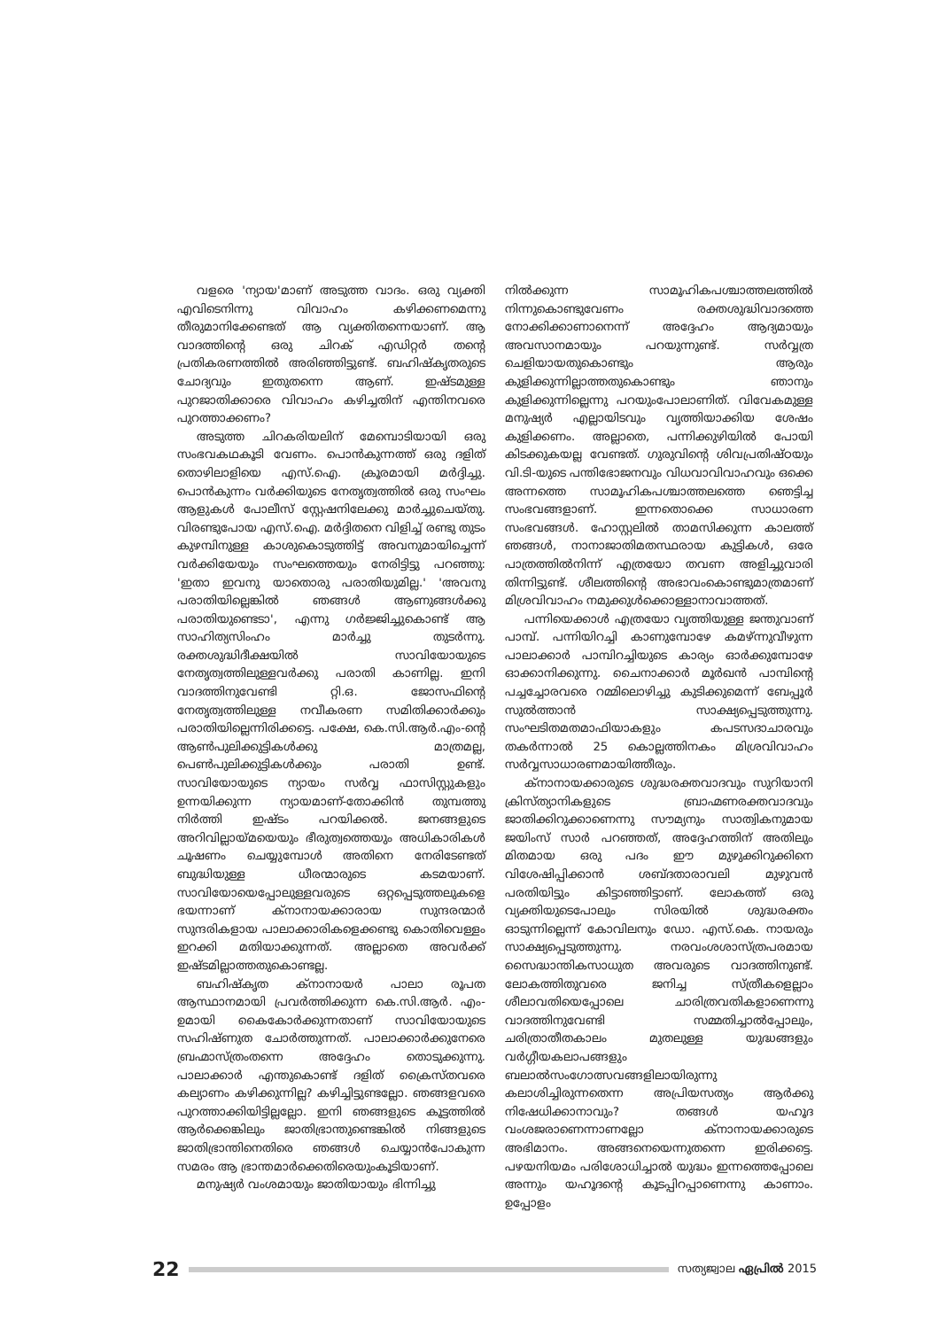വളരെ 'ന്യായ'മാണ് അടുത്ത വാദം. ഒരു വ്യക്തി എവിടെനിന്നു വിവാഹം കഴിക്കണമെന്നു തീരുമാനിക്കേണ്ടത് ആ വ്യക്തിതന്നെയാണ്. ആ വാദത്തിന്റെ ഒരു ചിറക് എഡിറ്റർ തന്റെ പ്രതികരണത്തിൽ അരിഞ്ഞിട്ടുണ്ട്. ബഹിഷ്കൃതരുടെ ചോദ്യവും ഇതുതന്നെ ആണ്. ഇഷ്ടമുള്ള പുറജാതിക്കാരെ വിവാഹം കഴിച്ചതിന് എന്തിനവരെ പുറത്താക്കണം?
അടുത്ത ചിറകരിയലിന് മേമ്പൊടിയായി ഒരു സംഭവകഥകൂടി വേണം. പൊൻകുന്നത്ത് ഒരു ദളിത് തൊഴിലാളിയെ എസ്.ഐ. ക്രൂരമായി മർദ്ദിച്ചു. പൊൻകുന്നം വർക്കിയുടെ നേതൃത്വത്തിൽ ഒരു സംഘം ആളുകൾ പോലീസ് സ്റ്റേഷനിലേക്കു മാർച്ചുചെയ്തു. വിരണ്ടുപോയ എസ്.ഐ. മർദ്ദിതനെ വിളിച്ച് രണ്ടു തുടം കുഴമ്പിനുള്ള കാശുകൊടുത്തിട്ട് അവനുമായിച്ചെന്ന് വർക്കിയേയും സംഘത്തെയും നേരിട്ടിട്ടു പറഞ്ഞു: 'ഇതാ ഇവനു യാതൊരു പരാതിയുമില്ല.' 'അവനു പരാതിയില്ലെങ്കിൽ ഞങ്ങൾ ആണുങ്ങൾക്കു പരാതിയുണ്ടെടാ', എന്നു ഗർജ്ജിച്ചുകൊണ്ട് ആ സാഹിത്യസിംഹം മാർച്ചു തുടർന്നു. രക്തശുദ്ധിദീക്ഷയിൽ സാവിയോയുടെ നേതൃത്വത്തിലുള്ളവർക്കു പരാതി കാണില്ല. ഇനി വാദത്തിനുവേണ്ടി റ്റി.ഒ. ജോസഫിന്റെ നേതൃത്വത്തിലുള്ള നവീകരണ സമിതിക്കാർക്കും പരാതിയില്ലെന്നിരിക്കട്ടെ. പക്ഷേ, കെ.സി.ആർ.എം-ന്റെ ആൺപുലിക്കുട്ടികൾക്കു മാത്രമല്ല, പെൺപുലിക്കുട്ടികൾക്കും പരാതി ഉണ്ട്. സാവിയോയുടെ ന്യായം സർവ്വ ഫാസിസ്റ്റുകളും ഉന്നയിക്കുന്ന ന്യായമാണ്-തോക്കിൻ തുമ്പത്തു നിർത്തി ഇഷ്ടം പറയിക്കൽ. ജനങ്ങളുടെ അറിവില്ലായ്മയെയും ഭീരുത്വത്തെയും അധികാരികൾ ചൂഷണം ചെയ്യുമ്പോൾ അതിനെ നേരിടേണ്ടത് ബുദ്ധിയുള്ള ധീരന്മാരുടെ കടമയാണ്. സാവിയോയെപ്പോലുള്ളവരുടെ ഒറ്റപ്പെടുത്തലുകളെ ഭയന്നാണ് ക്നാനായക്കാരായ സുന്ദരന്മാർ സുന്ദരികളായ പാലാക്കാരികളെക്കണ്ടു കൊതിവെള്ളം ഇറക്കി മതിയാക്കുന്നത്. അല്ലാതെ അവർക്ക് ഇഷ്ടമില്ലാത്തതുകൊണ്ടല്ല.
ബഹിഷ്കൃത ക്നാനായർ പാലാ രൂപത ആസ്ഥാനമായി പ്രവർത്തിക്കുന്ന കെ.സി.ആർ. എം-ഉമായി കൈകോർക്കുന്നതാണ് സാവിയോയുടെ സഹിഷ്ണുത ചോർത്തുന്നത്. പാലാക്കാർക്കുനേരെ ബ്രഹ്മാസ്ത്രംതന്നെ അദ്ദേഹം തൊടുക്കുന്നു. പാലാക്കാർ എന്തുകൊണ്ട് ദളിത് ക്രൈസ്തവരെ കല്യാണം കഴിക്കുന്നില്ല? കഴിച്ചിട്ടുണ്ടല്ലോ. ഞങ്ങളവരെ പുറത്താക്കിയിട്ടില്ലല്ലോ. ഇനി ഞങ്ങളുടെ കൂട്ടത്തിൽ ആർക്കെങ്കിലും ജാതിഭ്രാന്തുണ്ടെങ്കിൽ നിങ്ങളുടെ ജാതിഭ്രാന്തിനെതിരെ ഞങ്ങൾ ചെയ്യാൻപോകുന്ന സമരം ആ ഭ്രാന്തമാർക്കെതിരെയുംകൂടിയാണ്.
മനുഷ്യർ വംശമായും ജാതിയായും ഭിന്നിച്ചു
നിൽക്കുന്ന സാമൂഹികപശ്ചാത്തലത്തിൽ നിന്നുകൊണ്ടുവേണം രക്തശുദ്ധിവാദത്തെ നോക്കിക്കാണാനെന്ന് അദ്ദേഹം ആദ്യമായും അവസാനമായും പറയുന്നുണ്ട്. സർവ്വത്ര ചെളിയായതുകൊണ്ടും ആരും കുളിക്കുന്നില്ലാത്തതുകൊണ്ടും ഞാനും കുളിക്കുന്നില്ലെന്നു പറയുംപോലാണിത്. വിവേകമുള്ള മനുഷ്യർ എല്ലായിടവും വൃത്തിയാക്കിയ ശേഷം കുളിക്കണം. അല്ലാതെ, പന്നിക്കുഴിയിൽ പോയി കിടക്കുകയല്ല വേണ്ടത്. ഗുരുവിന്റെ ശിവപ്രതിഷ്ഠയും വി.ടി-യുടെ പന്തിഭോജനവും വിധവാവിവാഹവും ഒക്കെ അന്നത്തെ സാമൂഹികപശ്ചാത്തലത്തെ ഞെട്ടിച്ച സംഭവങ്ങളാണ്. ഇന്നതൊക്കെ സാധാരണ സംഭവങ്ങൾ. ഹോസ്റ്റലിൽ താമസിക്കുന്ന കാലത്ത് ഞങ്ങൾ, നാനാജാതിമതസ്ഥരായ കുട്ടികൾ, ഒരേ പാത്രത്തിൽനിന്ന് എത്രയോ തവണ അളിച്ചുവാരി തിന്നിട്ടുണ്ട്. ശീലത്തിന്റെ അഭാവംകൊണ്ടുമാത്രമാണ് മിശ്രവിവാഹം നമുക്കുൾക്കൊള്ളാനാവാത്തത്.
പന്നിയെക്കാൾ എത്രയോ വൃത്തിയുള്ള ജന്തുവാണ് പാമ്പ്. പന്നിയിറച്ചി കാണുമ്പോഴേ കമഴ്ന്നുവീഴുന്ന പാലാക്കാർ പാമ്പിറച്ചിയുടെ കാര്യം ഓർക്കുമ്പോഴേ ഓക്കാനിക്കുന്നു. ചൈനാക്കാർ മൂർഖൻ പാമ്പിന്റെ പച്ചച്ചോരവരെ റമ്മിലൊഴിച്ചു കുടിക്കുമെന്ന് ബേപ്പൂർ സുൽത്താൻ സാക്ഷ്യപ്പെടുത്തുന്നു. സംഘടിതമതമാഫിയാകളും കപടസദാചാരവും തകർന്നാൽ 25 കൊല്ലത്തിനകം മിശ്രവിവാഹം സർവ്വസാധാരണമായിത്തീരും.
ക്നാനായക്കാരുടെ ശുദ്ധരക്തവാദവും സുറിയാനി ക്രിസ്ത്യാനികളുടെ ബ്രാഹ്മണരക്തവാദവും ജാതിക്കിറുക്കാണെന്നു സൗമ്യനും സാത്വികനുമായ ജയിംസ് സാർ പറഞ്ഞത്, അദ്ദേഹത്തിന് അതിലും മിതമായ ഒരു പദം ഈ മുഴുക്കിറുക്കിനെ വിശേഷിപ്പിക്കാൻ ശബ്ദതാരാവലി മുഴുവൻ പരതിയിട്ടും കിട്ടാഞ്ഞിട്ടാണ്. ലോകത്ത് ഒരു വ്യക്തിയുടെപോലും സിരയിൽ ശുദ്ധരക്തം ഓടുന്നില്ലെന്ന് കോവിലനും ഡോ. എസ്.കെ. നായരും സാക്ഷ്യപ്പെടുത്തുന്നു. നരവംശശാസ്ത്രപരമായ സൈദ്ധാന്തികസാധുത അവരുടെ വാദത്തിനുണ്ട്. ലോകത്തിതുവരെ ജനിച്ച സ്ത്രീകളെല്ലാം ശീലാവതിയെപ്പോലെ ചാരിത്രവതികളാണെന്നു വാദത്തിനുവേണ്ടി സമ്മതിച്ചാൽപ്പോലും, ചരിത്രാതീതകാലം മുതലുള്ള യുദ്ധങ്ങളും വർഗ്ഗീയകലാപങ്ങളും ബലാൽസംഗോത്സവങ്ങളിലായിരുന്നു കലാശിച്ചിരുന്നതെന്ന അപ്രിയസത്യം ആർക്കു നിഷേധിക്കാനാവും? തങ്ങൾ യഹൂദ വംശജരാണെന്നാണല്ലോ ക്നാനായക്കാരുടെ അഭിമാനം. അങ്ങനെയെന്നുതന്നെ ഇരിക്കട്ടെ. പഴയനിയമം പരിശോധിച്ചാൽ യുദ്ധം ഇന്നത്തെപ്പോലെ അന്നും യഹൂദന്റെ കൂടപ്പിറപ്പാണെന്നു കാണാം. ഉപ്പോളം
22 സത്യജ്വാല ഏപ്രിൽ 2015